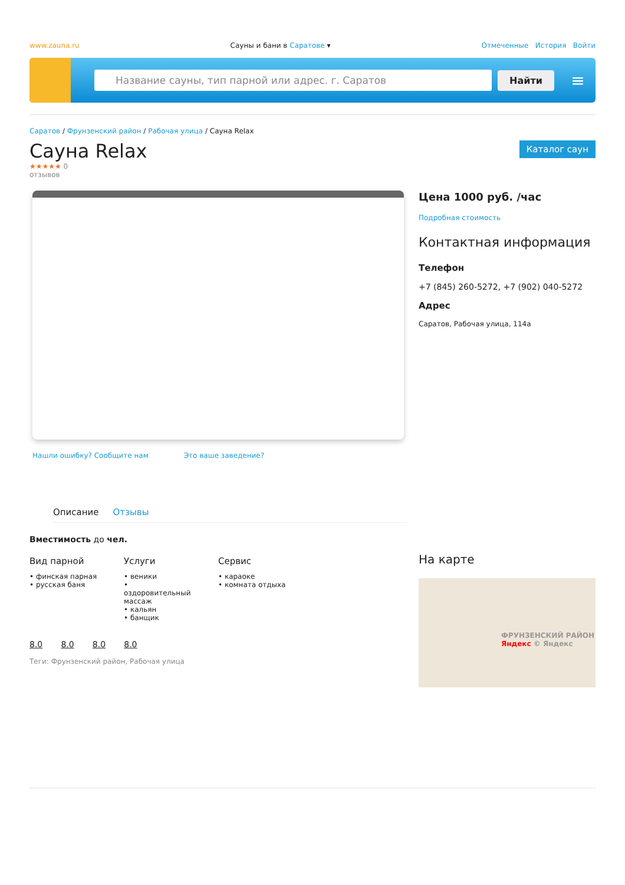www.zauna.ru Сауны и бани в Саратове ▾ Отмеченные История Войти
Название сауны, тип парной или адрес. г. Саратов
Найти
≡
Саратов / Фрунзенский район / Рабочая улица / Сауна Relax
Сауна Relax
Каталог саун
★★★★★ 0
отзывов
Нашли ошибку? Сообщите нам Это ваше заведение?
Описание Отзывы
Вместимость до чел.
Вид парной
• финская парная
• русская баня
Услуги
• веники
• оздоровительный массаж
• кальян
• банщик
Сервис
• караоке
• комната отдыха
8.0 8.0 8.0 8.0
Теги: Фрунзенский район, Рабочая улица
Цена 1000 руб. /час
Подробная стоимость
Контактная информация
Телефон
+7 (845) 260-5272, +7 (902) 040-5272
Адрес
Саратов, Рабочая улица, 114а
На карте
ФРУНЗЕНСКИЙ РАЙОН
Яндекс © Яндекс